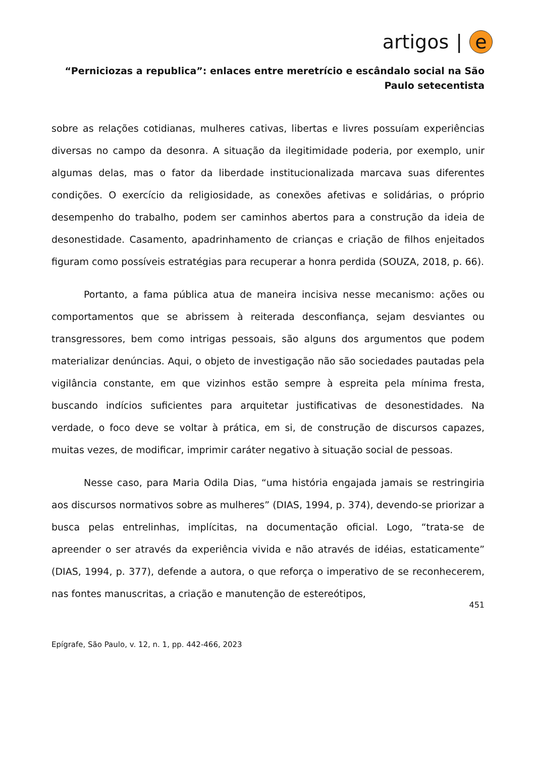artigos | e
“Perniciozas a republica”: enlaces entre meretrício e escândalo social na São Paulo setecentista
sobre as relações cotidianas, mulheres cativas, libertas e livres possuíam experiências diversas no campo da desonra. A situação da ilegitimidade poderia, por exemplo, unir algumas delas, mas o fator da liberdade institucionalizada marcava suas diferentes condições. O exercício da religiosidade, as conexões afetivas e solidárias, o próprio desempenho do trabalho, podem ser caminhos abertos para a construção da ideia de desonestidade. Casamento, apadrinhamento de crianças e criação de filhos enjeitados figuram como possíveis estratégias para recuperar a honra perdida (SOUZA, 2018, p. 66).
Portanto, a fama pública atua de maneira incisiva nesse mecanismo: ações ou comportamentos que se abrissem à reiterada desconfiança, sejam desviantes ou transgressores, bem como intrigas pessoais, são alguns dos argumentos que podem materializar denúncias. Aqui, o objeto de investigação não são sociedades pautadas pela vigilância constante, em que vizinhos estão sempre à espreita pela mínima fresta, buscando indícios suficientes para arquitetar justificativas de desonestidades. Na verdade, o foco deve se voltar à prática, em si, de construção de discursos capazes, muitas vezes, de modificar, imprimir caráter negativo à situação social de pessoas.
Nesse caso, para Maria Odila Dias, “uma história engajada jamais se restringiria aos discursos normativos sobre as mulheres” (DIAS, 1994, p. 374), devendo-se priorizar a busca pelas entrelinhas, implícitas, na documentação oficial. Logo, “trata-se de apreender o ser através da experiência vivida e não através de idéias, estaticamente” (DIAS, 1994, p. 377), defende a autora, o que reforça o imperativo de se reconhecerem, nas fontes manuscritas, a criação e manutenção de estereótipos,
451
Epígrafe, São Paulo, v. 12, n. 1, pp. 442-466, 2023